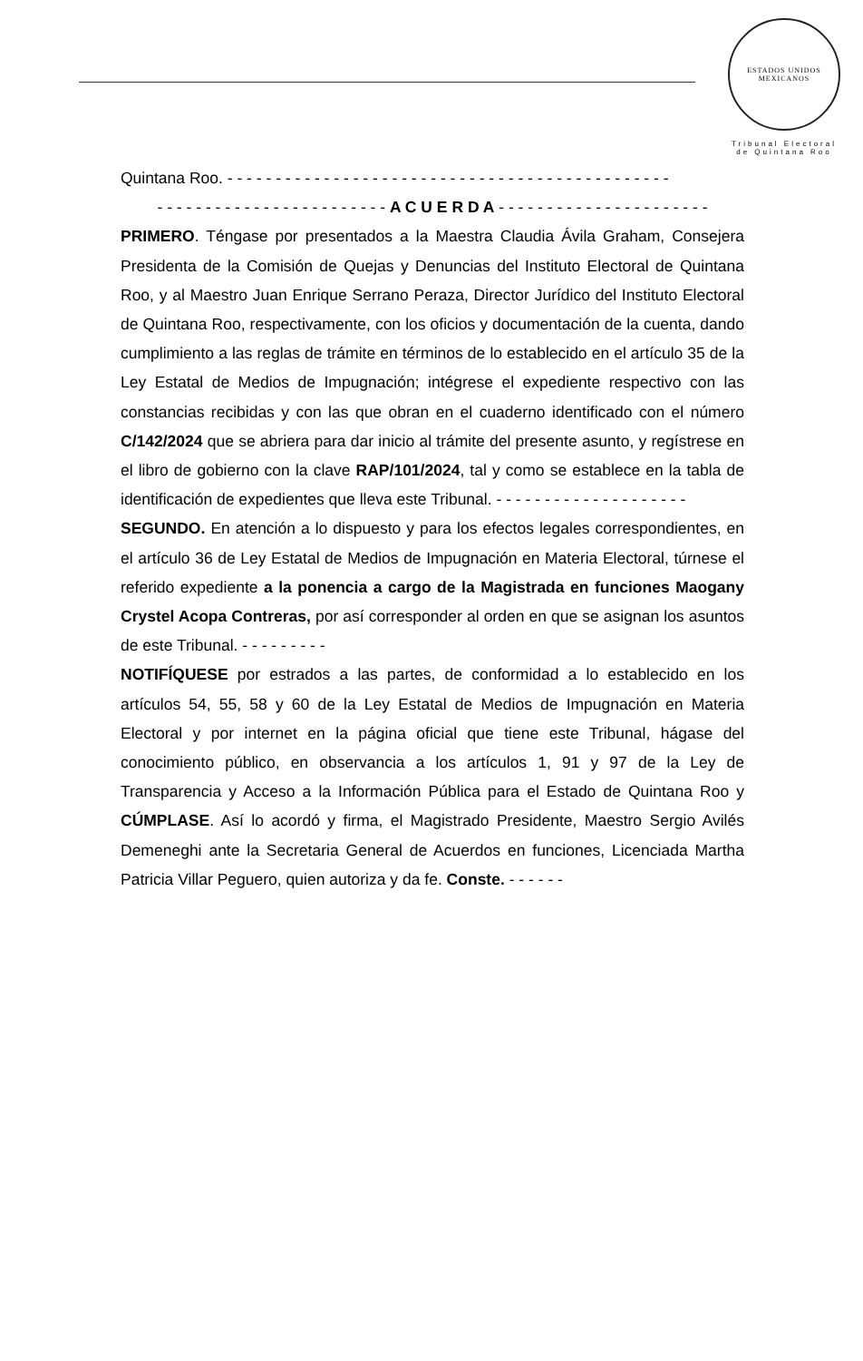ESTADOS UNIDOS MEXICANOS
Tribunal Electoral
de Quintana Roo
Quintana Roo. - - - - - - - - - - - - - - - - - - - - - - - - - - - - - - - - - - - - - - - - - - - - - -
- - - - - - - - - - - - - - - - - - - - - - - - A C U E R D A - - - - - - - - - - - - - - - - - - - - - -
PRIMERO. Téngase por presentados a la Maestra Claudia Ávila Graham, Consejera Presidenta de la Comisión de Quejas y Denuncias del Instituto Electoral de Quintana Roo, y al Maestro Juan Enrique Serrano Peraza, Director Jurídico del Instituto Electoral de Quintana Roo, respectivamente, con los oficios y documentación de la cuenta, dando cumplimiento a las reglas de trámite en términos de lo establecido en el artículo 35 de la Ley Estatal de Medios de Impugnación; intégrese el expediente respectivo con las constancias recibidas y con las que obran en el cuaderno identificado con el número C/142/2024 que se abriera para dar inicio al trámite del presente asunto, y regístrese en el libro de gobierno con la clave RAP/101/2024, tal y como se establece en la tabla de identificación de expedientes que lleva este Tribunal. - - - - - - - - - - - - - - - - - - - -
SEGUNDO. En atención a lo dispuesto y para los efectos legales correspondientes, en el artículo 36 de Ley Estatal de Medios de Impugnación en Materia Electoral, túrnese el referido expediente a la ponencia a cargo de la Magistrada en funciones Maogany Crystel Acopa Contreras, por así corresponder al orden en que se asignan los asuntos de este Tribunal. - - - - - - - - -
NOTIFÍQUESE por estrados a las partes, de conformidad a lo establecido en los artículos 54, 55, 58 y 60 de la Ley Estatal de Medios de Impugnación en Materia Electoral y por internet en la página oficial que tiene este Tribunal, hágase del conocimiento público, en observancia a los artículos 1, 91 y 97 de la Ley de Transparencia y Acceso a la Información Pública para el Estado de Quintana Roo y CÚMPLASE. Así lo acordó y firma, el Magistrado Presidente, Maestro Sergio Avilés Demeneghi ante la Secretaria General de Acuerdos en funciones, Licenciada Martha Patricia Villar Peguero, quien autoriza y da fe. Conste. - - - - - -